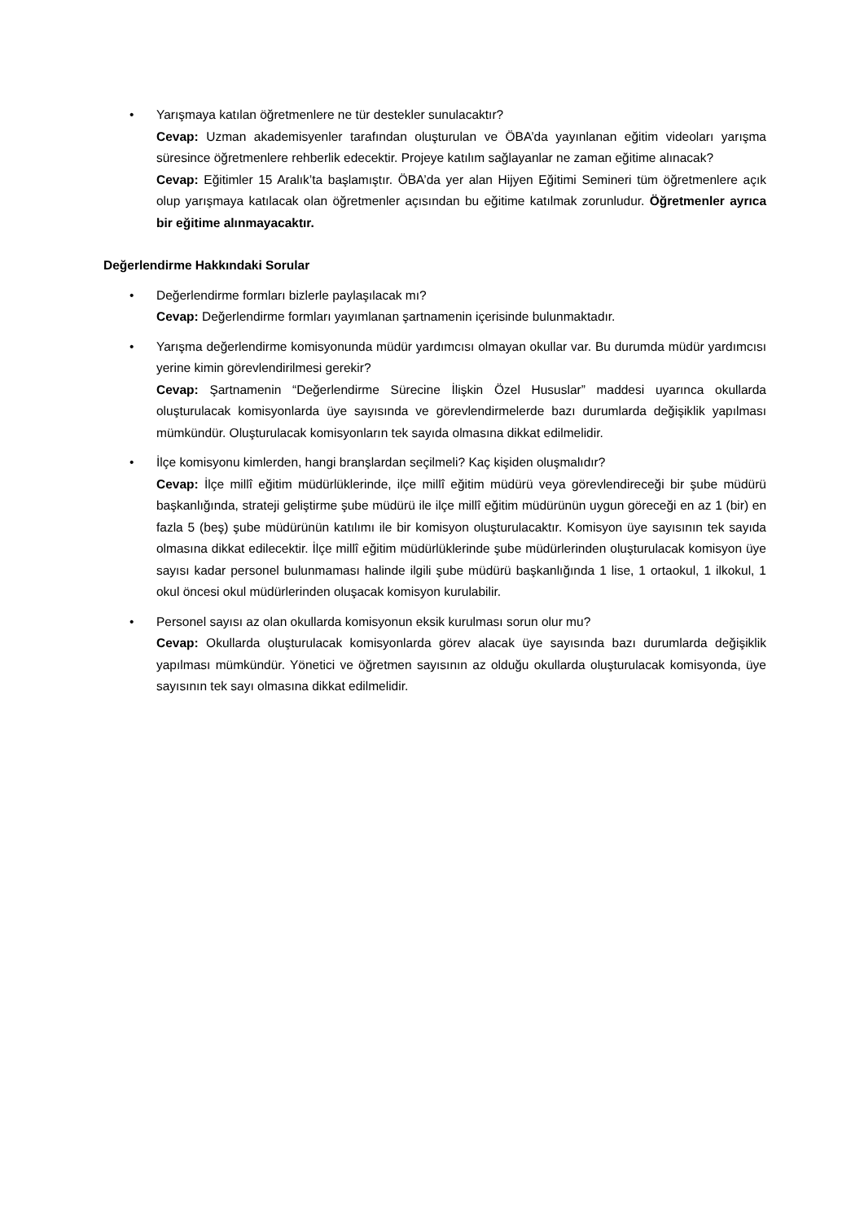• Yarışmaya katılan öğretmenlere ne tür destekler sunulacaktır?
Cevap: Uzman akademisyenler tarafından oluşturulan ve ÖBA’da yayınlanan eğitim videoları yarışma süresince öğretmenlere rehberlik edecektir. Projeye katılım sağlayanlar ne zaman eğitime alınacak?
Cevap: Eğitimler 15 Aralık’ta başlamıştır. ÖBA’da yer alan Hijyen Eğitimi Semineri tüm öğretmenlere açık olup yarışmaya katılacak olan öğretmenler açısından bu eğitime katılmak zorunludur. Öğretmenler ayrıca bir eğitime alınmayacaktır.
Değerlendirme Hakkındaki Sorular
• Değerlendirme formları bizlerle paylaşılacak mı?
Cevap: Değerlendirme formları yayımlanan şartnamenin içerisinde bulunmaktadır.
• Yarışma değerlendirme komisyonunda müdür yardımcısı olmayan okullar var. Bu durumda müdür yardımcısı yerine kimin görevlendirilmesi gerekir?
Cevap: Şartnamenin “Değerlendirme Sürecine İlişkin Özel Hususlar” maddesi uyarınca okullarda oluşturulacak komisyonlarda üye sayısında ve görevlendirmelerde bazı durumlarda değişiklik yapılması mümkündür. Oluşturulacak komisyonların tek sayıda olmasına dikkat edilmelidir.
• İlçe komisyonu kimlerden, hangi branşlardan seçilmeli? Kaç kişiden oluşmalıdır?
Cevap: İlçe millî eğitim müdürlüklerinde, ilçe millî eğitim müdürü veya görevlendireceği bir şube müdürü başkanlığında, strateji geliştirme şube müdürü ile ilçe millî eğitim müdürünün uygun göreceği en az 1 (bir) en fazla 5 (beş) şube müdürünün katılımı ile bir komisyon oluşturulacaktır. Komisyon üye sayısının tek sayıda olmasına dikkat edilecektir. İlçe millî eğitim müdürlüklerinde şube müdürlerinden oluşturulacak komisyon üye sayısı kadar personel bulunmaması halinde ilgili şube müdürü başkanlığında 1 lise, 1 ortaokul, 1 ilkokul, 1 okul öncesi okul müdürlerinden oluşacak komisyon kurulabilir.
• Personel sayısı az olan okullarda komisyonun eksik kurulması sorun olur mu?
Cevap: Okullarda oluşturulacak komisyonlarda görev alacak üye sayısında bazı durumlarda değişiklik yapılması mümkündür. Yönetici ve öğretmen sayısının az olduğu okullarda oluşturulacak komisyonda, üye sayısının tek sayı olmasına dikkat edilmelidir.